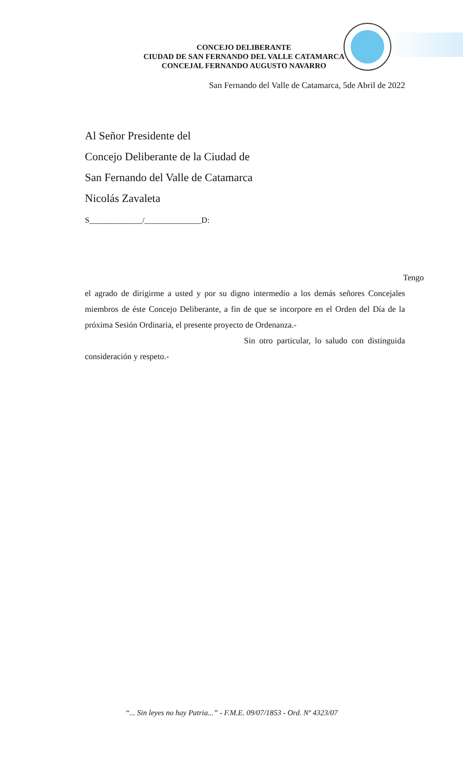CONCEJO DELIBERANTE
CIUDAD DE SAN FERNANDO DEL VALLE CATAMARCA
CONCEJAL FERNANDO AUGUSTO NAVARRO
San Fernando del Valle de Catamarca, 5de Abril de 2022
Al Señor Presidente del
Concejo Deliberante de la Ciudad de
San Fernando del Valle de Catamarca
Nicolás Zavaleta
S_____________/______________D:
Tengo el agrado de dirigirme a usted y por su digno intermedio a los demás señores Concejales miembros de éste Concejo Deliberante, a fin de que se incorpore en el Orden del Día de la próxima Sesión Ordinaria, el presente proyecto de Ordenanza.-
Sin otro particular, lo saludo con distinguida consideración y respeto.-
“... Sin leyes no hay Patria...” - F.M.E. 09/07/1853 - Ord. Nº 4323/07